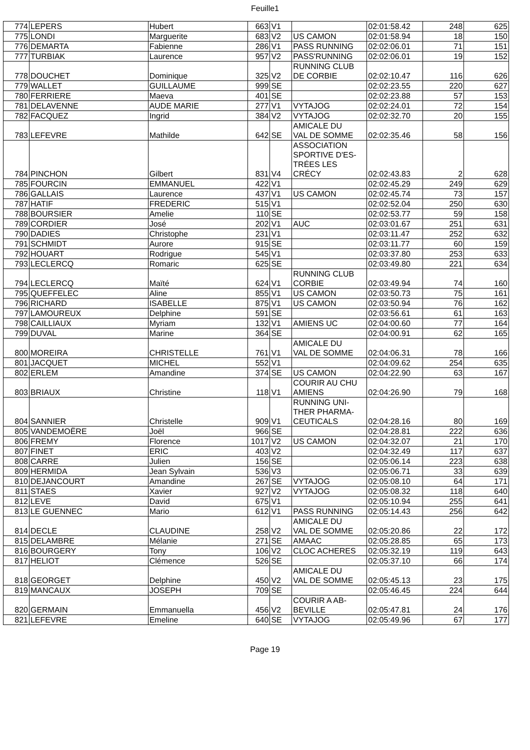Feuille1
| 774 | LEPERS | Hubert | 663 | V1 | | 02:01:58.42 | 248 | 625 |
| 775 | LONDI | Marguerite | 683 | V2 | US CAMON | 02:01:58.94 | 18 | 150 |
| 776 | DEMARTA | Fabienne | 286 | V1 | PASS RUNNING | 02:02:06.01 | 71 | 151 |
| 777 | TURBIAK | Laurence | 957 | V2 | PASS'RUNNING | 02:02:06.01 | 19 | 152 |
| 778 | DOUCHET | Dominique | 325 | V2 | RUNNING CLUB DE CORBIE | 02:02:10.47 | 116 | 626 |
| 779 | WALLET | GUILLAUME | 999 | SE | | 02:02:23.55 | 220 | 627 |
| 780 | FERRIERE | Maeva | 401 | SE | | 02:02:23.88 | 57 | 153 |
| 781 | DELAVENNE | AUDE MARIE | 277 | V1 | VYTAJOG | 02:02:24.01 | 72 | 154 |
| 782 | FACQUEZ | Ingrid | 384 | V2 | VYTAJOG | 02:02:32.70 | 20 | 155 |
| 783 | LEFEVRE | Mathilde | 642 | SE | AMICALE DU VAL DE SOMME | 02:02:35.46 | 58 | 156 |
| 784 | PINCHON | Gilbert | 831 | V4 | ASSOCIATION SPORTIVE D'ES- TRÉES LES CRÉCY | 02:02:43.83 | 2 | 628 |
| 785 | FOURCIN | EMMANUEL | 422 | V1 | | 02:02:45.29 | 249 | 629 |
| 786 | GALLAIS | Laurence | 437 | V1 | US CAMON | 02:02:45.74 | 73 | 157 |
| 787 | HATIF | FREDERIC | 515 | V1 | | 02:02:52.04 | 250 | 630 |
| 788 | BOURSIER | Amelie | 110 | SE | | 02:02:53.77 | 59 | 158 |
| 789 | CORDIER | José | 202 | V1 | AUC | 02:03:01.67 | 251 | 631 |
| 790 | DADIES | Christophe | 231 | V1 | | 02:03:11.47 | 252 | 632 |
| 791 | SCHMIDT | Aurore | 915 | SE | | 02:03:11.77 | 60 | 159 |
| 792 | HOUART | Rodrigue | 545 | V1 | | 02:03:37.80 | 253 | 633 |
| 793 | LECLERCQ | Romaric | 625 | SE | | 02:03:49.80 | 221 | 634 |
| 794 | LECLERCQ | Maïté | 624 | V1 | RUNNING CLUB CORBIE | 02:03:49.94 | 74 | 160 |
| 795 | QUEFFELEC | Aline | 855 | V1 | US CAMON | 02:03:50.73 | 75 | 161 |
| 796 | RICHARD | ISABELLE | 875 | V1 | US CAMON | 02:03:50.94 | 76 | 162 |
| 797 | LAMOUREUX | Delphine | 591 | SE | | 02:03:56.61 | 61 | 163 |
| 798 | CAILLIAUX | Myriam | 132 | V1 | AMIENS UC | 02:04:00.60 | 77 | 164 |
| 799 | DUVAL | Marine | 364 | SE | | 02:04:00.91 | 62 | 165 |
| 800 | MOREIRA | CHRISTELLE | 761 | V1 | AMICALE DU VAL DE SOMME | 02:04:06.31 | 78 | 166 |
| 801 | JACQUET | MICHEL | 552 | V1 | | 02:04:09.62 | 254 | 635 |
| 802 | ERLEM | Amandine | 374 | SE | US CAMON | 02:04:22.90 | 63 | 167 |
| 803 | BRIAUX | Christine | 118 | V1 | COURIR AU CHU AMIENS | 02:04:26.90 | 79 | 168 |
| 804 | SANNIER | Christelle | 909 | V1 | RUNNING UNI- THER PHARMA- CEUTICALS | 02:04:28.16 | 80 | 169 |
| 805 | VANDEMOËRE | Joël | 966 | SE | | 02:04:28.81 | 222 | 636 |
| 806 | FREMY | Florence | 1017 | V2 | US CAMON | 02:04:32.07 | 21 | 170 |
| 807 | FINET | ERIC | 403 | V2 | | 02:04:32.49 | 117 | 637 |
| 808 | CARRE | Julien | 156 | SE | | 02:05:06.14 | 223 | 638 |
| 809 | HERMIDA | Jean Sylvain | 536 | V3 | | 02:05:06.71 | 33 | 639 |
| 810 | DEJANCOURT | Amandine | 267 | SE | VYTAJOG | 02:05:08.10 | 64 | 171 |
| 811 | STAES | Xavier | 927 | V2 | VYTAJOG | 02:05:08.32 | 118 | 640 |
| 812 | LEVE | David | 675 | V1 | | 02:05:10.94 | 255 | 641 |
| 813 | LE GUENNEC | Mario | 612 | V1 | PASS RUNNING | 02:05:14.43 | 256 | 642 |
| 814 | DECLE | CLAUDINE | 258 | V2 | AMICALE DU VAL DE SOMME | 02:05:20.86 | 22 | 172 |
| 815 | DELAMBRE | Mélanie | 271 | SE | AMAAC | 02:05:28.85 | 65 | 173 |
| 816 | BOURGERY | Tony | 106 | V2 | CLOC ACHERES | 02:05:32.19 | 119 | 643 |
| 817 | HELIOT | Clémence | 526 | SE | | 02:05:37.10 | 66 | 174 |
| 818 | GEORGET | Delphine | 450 | V2 | AMICALE DU VAL DE SOMME | 02:05:45.13 | 23 | 175 |
| 819 | MANCAUX | JOSEPH | 709 | SE | | 02:05:46.45 | 224 | 644 |
| 820 | GERMAIN | Emmanuella | 456 | V2 | COURIR A AB- BEVILLE | 02:05:47.81 | 24 | 176 |
| 821 | LEFEVRE | Emeline | 640 | SE | VYTAJOG | 02:05:49.96 | 67 | 177 |
Page 19